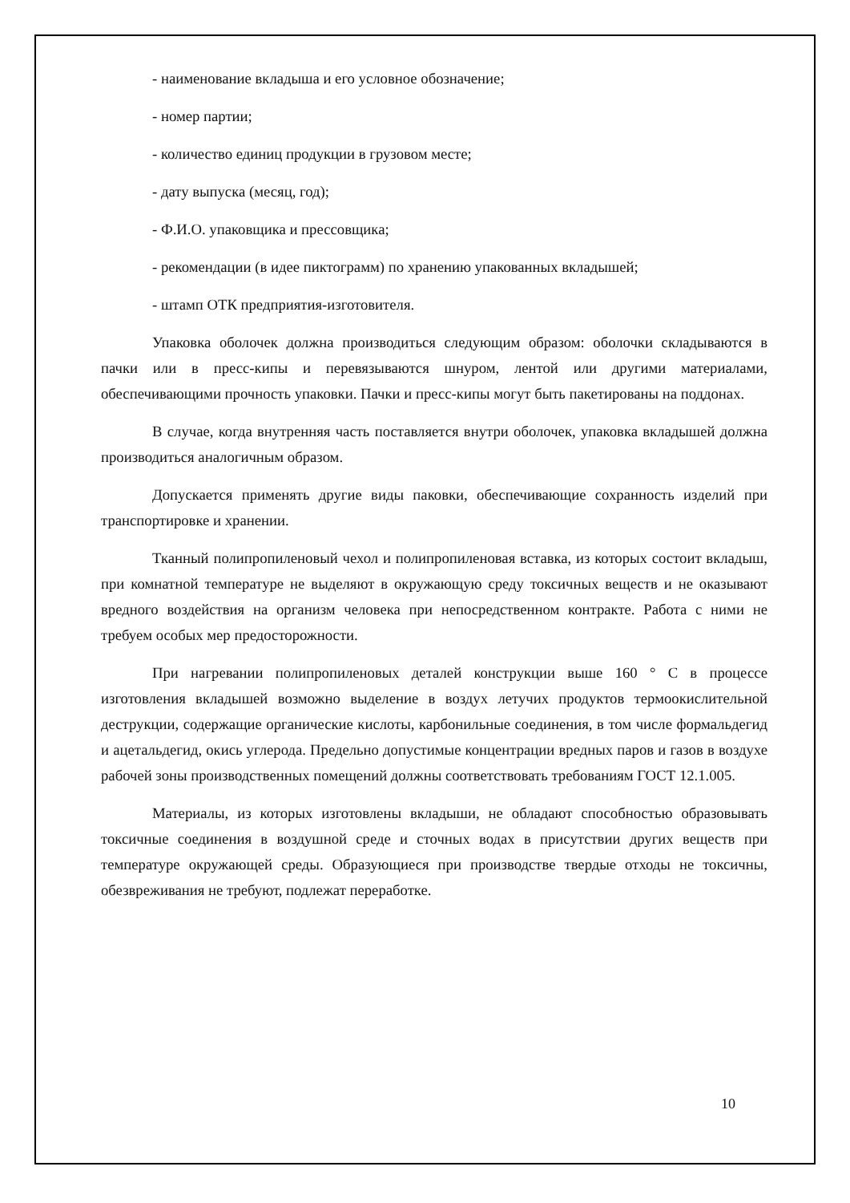- наименование вкладыша и его условное обозначение;
- номер партии;
- количество единиц продукции в грузовом месте;
- дату выпуска (месяц, год);
- Ф.И.О. упаковщика и прессовщика;
- рекомендации (в идее пиктограмм) по хранению упакованных вкладышей;
- штамп ОТК предприятия-изготовителя.
Упаковка оболочек должна производиться следующим образом: оболочки складываются в пачки или в пресс-кипы и перевязываются шнуром, лентой или другими материалами, обеспечивающими прочность упаковки. Пачки и пресс-кипы могут быть пакетированы на поддонах.
В случае, когда внутренняя часть поставляется внутри оболочек, упаковка вкладышей должна производиться аналогичным образом.
Допускается применять другие виды паковки, обеспечивающие сохранность изделий при транспортировке и хранении.
Тканный полипропиленовый чехол и полипропиленовая вставка, из которых состоит вкладыш, при комнатной температуре не выделяют в окружающую среду токсичных веществ и не оказывают вредного воздействия на организм человека при непосредственном контракте. Работа с ними не требуем особых мер предосторожности.
При нагревании полипропиленовых деталей конструкции выше 160 ° С в процессе изготовления вкладышей возможно выделение в воздух летучих продуктов термоокислительной деструкции, содержащие органические кислоты, карбонильные соединения, в том числе формальдегид и ацетальдегид, окись углерода. Предельно допустимые концентрации вредных паров и газов в воздухе рабочей зоны производственных помещений должны соответствовать требованиям ГОСТ 12.1.005.
Материалы, из которых изготовлены вкладыши, не обладают способностью образовывать токсичные соединения в воздушной среде и сточных водах в присутствии других веществ при температуре окружающей среды. Образующиеся при производстве твердые отходы не токсичны, обезвреживания не требуют, подлежат переработке.
10